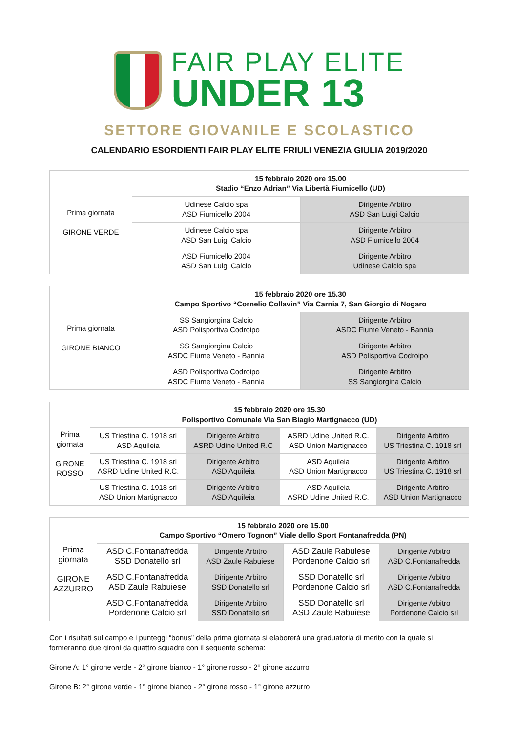FAIR PLAY ELITE
UNDER 13
SETTORE GIOVANILE E SCOLASTICO
CALENDARIO ESORDIENTI FAIR PLAY ELITE FRIULI VENEZIA GIULIA 2019/2020
| Prima giornata GIRONE VERDE | 15 febbraio 2020 ore 15.00 Stadio “Enzo Adrian” Via Libertà Fiumicello (UD) | |
| | Udinese Calcio spa ASD Fiumicello 2004 | Dirigente Arbitro ASD San Luigi Calcio |
| | Udinese Calcio spa ASD San Luigi Calcio | Dirigente Arbitro ASD Fiumicello 2004 |
| | ASD Fiumicello 2004 ASD San Luigi Calcio | Dirigente Arbitro Udinese Calcio spa |
| Prima giornata GIRONE BIANCO | 15 febbraio 2020 ore 15.30 Campo Sportivo “Cornelio Collavin” Via Carnia 7, San Giorgio di Nogaro | |
| | SS Sangiorgina Calcio ASD Polisportiva Codroipo | Dirigente Arbitro ASDC Fiume Veneto - Bannia |
| | SS Sangiorgina Calcio ASDC Fiume Veneto - Bannia | Dirigente Arbitro ASD Polisportiva Codroipo |
| | ASD Polisportiva Codroipo ASDC Fiume Veneto - Bannia | Dirigente Arbitro SS Sangiorgina Calcio |
| Prima giornata GIRONE ROSSO | 15 febbraio 2020 ore 15.30 Polisportivo Comunale Via San Biagio Martignacco (UD) | | | |
| | US Triestina C. 1918 srl ASD Aquileia | Dirigente Arbitro ASRD Udine United R.C | ASRD Udine United R.C. ASD Union Martignacco | Dirigente Arbitro US Triestina C. 1918 srl |
| | US Triestina C. 1918 srl ASRD Udine United R.C. | Dirigente Arbitro ASD Aquileia | ASD Aquileia ASD Union Martignacco | Dirigente Arbitro US Triestina C. 1918 srl |
| | US Triestina C. 1918 srl ASD Union Martignacco | Dirigente Arbitro ASD Aquileia | ASD Aquileia ASRD Udine United R.C. | Dirigente Arbitro ASD Union Martignacco |
| Prima giornata GIRONE AZZURRO | 15 febbraio 2020 ore 15.00 Campo Sportivo “Omero Tognon” Viale dello Sport Fontanafredda (PN) | | | |
| | ASD C.Fontanafredda SSD Donatello srl | Dirigente Arbitro ASD Zaule Rabuiese | ASD Zaule Rabuiese Pordenone Calcio srl | Dirigente Arbitro ASD C.Fontanafredda |
| | ASD C.Fontanafredda ASD Zaule Rabuiese | Dirigente Arbitro SSD Donatello srl | SSD Donatello srl Pordenone Calcio srl | Dirigente Arbitro ASD C.Fontanafredda |
| | ASD C.Fontanafredda Pordenone Calcio srl | Dirigente Arbitro SSD Donatello srl | SSD Donatello srl ASD Zaule Rabuiese | Dirigente Arbitro Pordenone Calcio srl |
Con i risultati sul campo e i punteggi “bonus” della prima giornata si elaborerà una graduatoria di merito con la quale si formeranno due gironi da quattro squadre con il seguente schema:
Girone A: 1° girone verde - 2° girone bianco - 1° girone rosso - 2° girone azzurro
Girone B: 2° girone verde - 1° girone bianco - 2° girone rosso - 1° girone azzurro